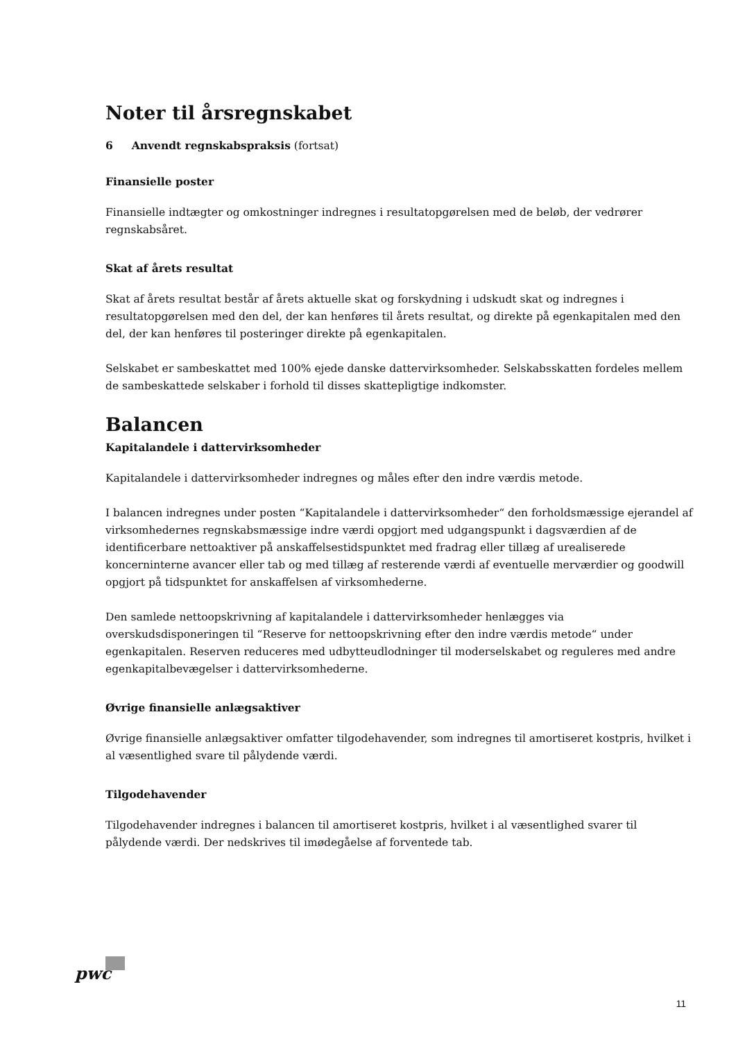Noter til årsregnskabet
6 Anvendt regnskabspraksis (fortsat)
Finansielle poster
Finansielle indtægter og omkostninger indregnes i resultatopgørelsen med de beløb, der vedrører regnskabsåret.
Skat af årets resultat
Skat af årets resultat består af årets aktuelle skat og forskydning i udskudt skat og indregnes i resultatopgørelsen med den del, der kan henføres til årets resultat, og direkte på egenkapitalen med den del, der kan henføres til posteringer direkte på egenkapitalen.
Selskabet er sambeskattet med 100% ejede danske dattervirksomheder. Selskabsskatten fordeles mellem de sambeskattede selskaber i forhold til disses skattepligtige indkomster.
Balancen
Kapitalandele i dattervirksomheder
Kapitalandele i dattervirksomheder indregnes og måles efter den indre værdis metode.
I balancen indregnes under posten “Kapitalandele i dattervirksomheder“ den forholdsmæssige ejerandel af virksomhedernes regnskabsmæssige indre værdi opgjort med udgangspunkt i dagsværdien af de identificerbare nettoaktiver på anskaffelsestidspunktet med fradrag eller tillæg af urealiserede koncerninterne avancer eller tab og med tillæg af resterende værdi af eventuelle merværdier og goodwill opgjort på tidspunktet for anskaffelsen af virksomhederne.
Den samlede nettoopskrivning af kapitalandele i dattervirksomheder henlægges via overskudsdisponeringen til “Reserve for nettoopskrivning efter den indre værdis metode“ under egenkapitalen. Reserven reduceres med udbytteudlodninger til moderselskabet og reguleres med andre egenkapitalbevægelser i dattervirksomhederne.
Øvrige finansielle anlægsaktiver
Øvrige finansielle anlægsaktiver omfatter tilgodehavender, som indregnes til amortiseret kostpris, hvilket i al væsentlighed svare til pålydende værdi.
Tilgodehavender
Tilgodehavender indregnes i balancen til amortiseret kostpris, hvilket i al væsentlighed svarer til pålydende værdi. Der nedskrives til imødegåelse af forventede tab.
pwc
11